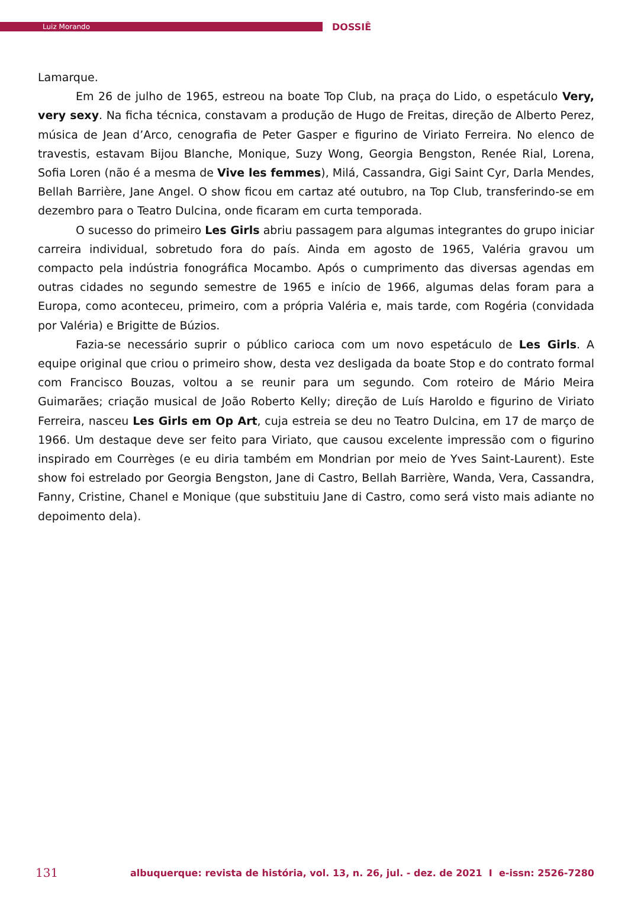Luiz Morando
DOSSIÊ
Lamarque.
Em 26 de julho de 1965, estreou na boate Top Club, na praça do Lido, o espetáculo Very, very sexy. Na ficha técnica, constavam a produção de Hugo de Freitas, direção de Alberto Perez, música de Jean d’Arco, cenografia de Peter Gasper e figurino de Viriato Ferreira. No elenco de travestis, estavam Bijou Blanche, Monique, Suzy Wong, Georgia Bengston, Renée Rial, Lorena, Sofia Loren (não é a mesma de Vive les femmes), Milá, Cassandra, Gigi Saint Cyr, Darla Mendes, Bellah Barrière, Jane Angel. O show ficou em cartaz até outubro, na Top Club, transferindo-se em dezembro para o Teatro Dulcina, onde ficaram em curta temporada.
O sucesso do primeiro Les Girls abriu passagem para algumas integrantes do grupo iniciar carreira individual, sobretudo fora do país. Ainda em agosto de 1965, Valéria gravou um compacto pela indústria fonográfica Mocambo. Após o cumprimento das diversas agendas em outras cidades no segundo semestre de 1965 e início de 1966, algumas delas foram para a Europa, como aconteceu, primeiro, com a própria Valéria e, mais tarde, com Rogéria (convidada por Valéria) e Brigitte de Búzios.
Fazia-se necessário suprir o público carioca com um novo espetáculo de Les Girls. A equipe original que criou o primeiro show, desta vez desligada da boate Stop e do contrato formal com Francisco Bouzas, voltou a se reunir para um segundo. Com roteiro de Mário Meira Guimarães; criação musical de João Roberto Kelly; direção de Luís Haroldo e figurino de Viriato Ferreira, nasceu Les Girls em Op Art, cuja estreia se deu no Teatro Dulcina, em 17 de março de 1966. Um destaque deve ser feito para Viriato, que causou excelente impressão com o figurino inspirado em Courrèges (e eu diria também em Mondrian por meio de Yves Saint-Laurent). Este show foi estrelado por Georgia Bengston, Jane di Castro, Bellah Barrière, Wanda, Vera, Cassandra, Fanny, Cristine, Chanel e Monique (que substituiu Jane di Castro, como será visto mais adiante no depoimento dela).
131 albuquerque: revista de história, vol. 13, n. 26, jul. - dez. de 2021 I e-issn: 2526-7280